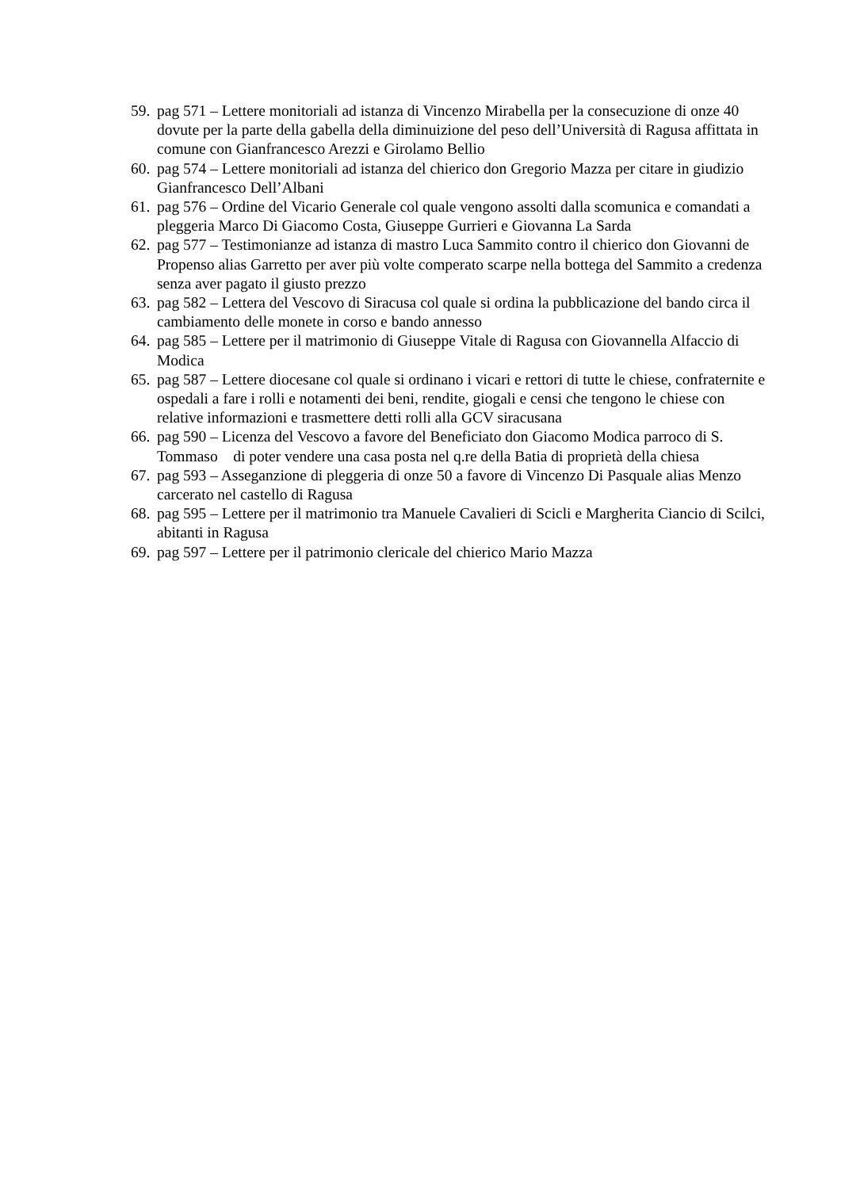59. pag 571 – Lettere monitoriali ad istanza di Vincenzo Mirabella per la consecuzione di onze 40 dovute per la parte della gabella della diminuizione del peso dell’Università di Ragusa affittata in comune con Gianfrancesco Arezzi e Girolamo Bellio
60. pag 574 – Lettere monitoriali ad istanza del chierico don Gregorio Mazza per citare in giudizio Gianfrancesco Dell’Albani
61. pag 576 – Ordine del Vicario Generale col quale vengono assolti dalla scomunica e comandati a pleggeria Marco Di Giacomo Costa, Giuseppe Gurrieri e Giovanna La Sarda
62. pag 577 – Testimonianze ad istanza di mastro Luca Sammito contro il chierico don Giovanni de Propenso alias Garretto per aver più volte comperato scarpe nella bottega del Sammito a credenza senza aver pagato il giusto prezzo
63. pag 582 – Lettera del Vescovo di Siracusa col quale si ordina la pubblicazione del bando circa il cambiamento delle monete in corso e bando annesso
64. pag 585 – Lettere per il matrimonio di Giuseppe Vitale di Ragusa con Giovannella Alfaccio di Modica
65. pag 587 – Lettere diocesane col quale si ordinano i vicari e rettori di tutte le chiese, confraternite e ospedali a fare i rolli e notamenti dei beni, rendite, giogali e censi che tengono le chiese con relative informazioni e trasmettere detti rolli alla GCV siracusana
66. pag 590 – Licenza del Vescovo a favore del Beneficiato don Giacomo Modica parroco di S. Tommaso di poter vendere una casa posta nel q.re della Batia di proprietà della chiesa
67. pag 593 – Asseganzione di pleggeria di onze 50 a favore di Vincenzo Di Pasquale alias Menzo carcerato nel castello di Ragusa
68. pag 595 – Lettere per il matrimonio tra Manuele Cavalieri di Scicli e Margherita Ciancio di Scilci, abitanti in Ragusa
69. pag 597 – Lettere per il patrimonio clericale del chierico Mario Mazza